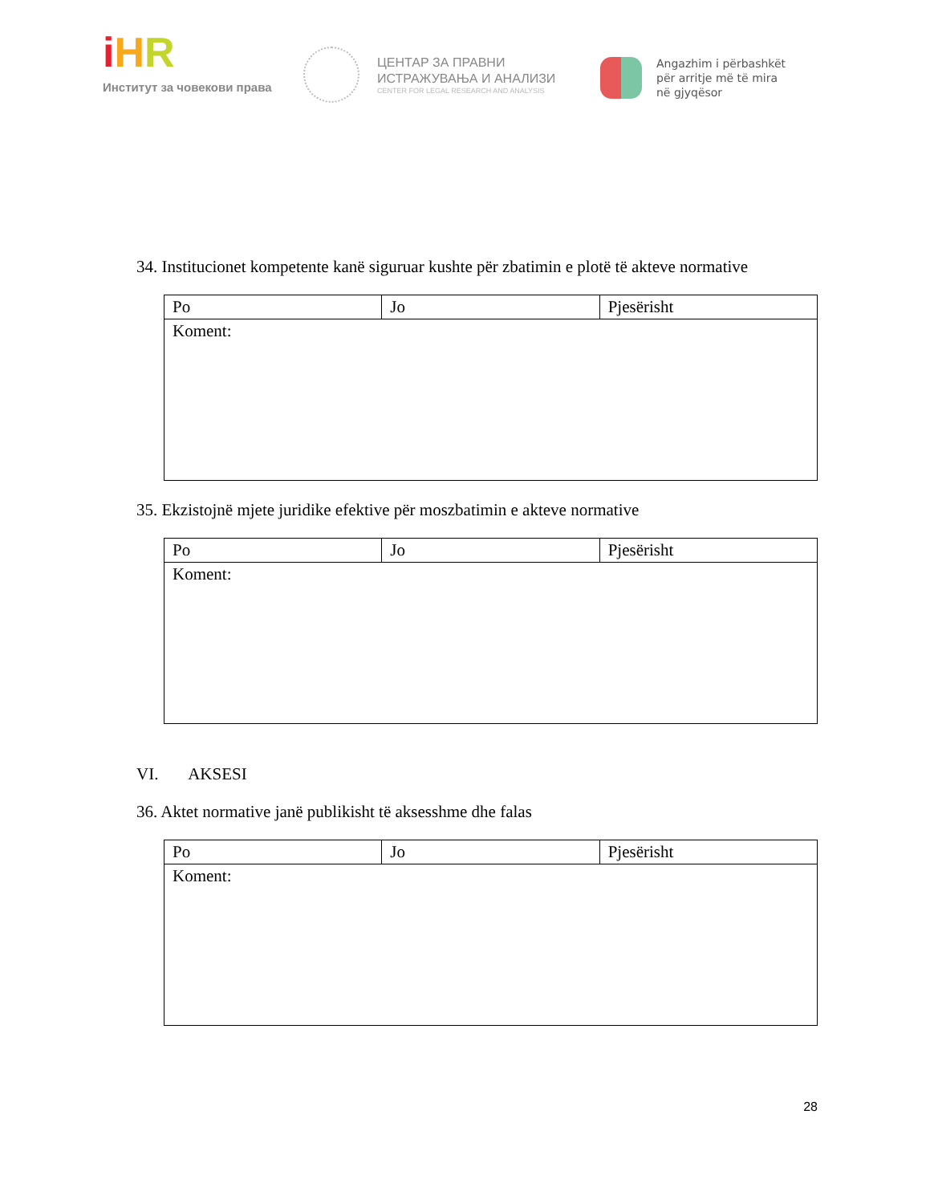iHR
Институт за човекови права
ЦЕНТАР ЗА ПРАВНИ
ИСТРАЖУВАЊА И АНАЛИЗИ
CENTER FOR LEGAL RESEARCH AND ANALYSIS
Angazhim i përbashkët
për arritje më të mira
në gjyqësor
34. Institucionet kompetente kanë siguruar kushte për zbatimin e plotë të akteve normative
| Po | Jo | Pjesërisht |
| Koment: | | |
35. Ekzistojnë mjete juridike efektive për moszbatimin e akteve normative
| Po | Jo | Pjesërisht |
| Koment: | | |
VI. AKSESI
36. Aktet normative janë publikisht të aksesshme dhe falas
| Po | Jo | Pjesërisht |
| Koment: | | |
28